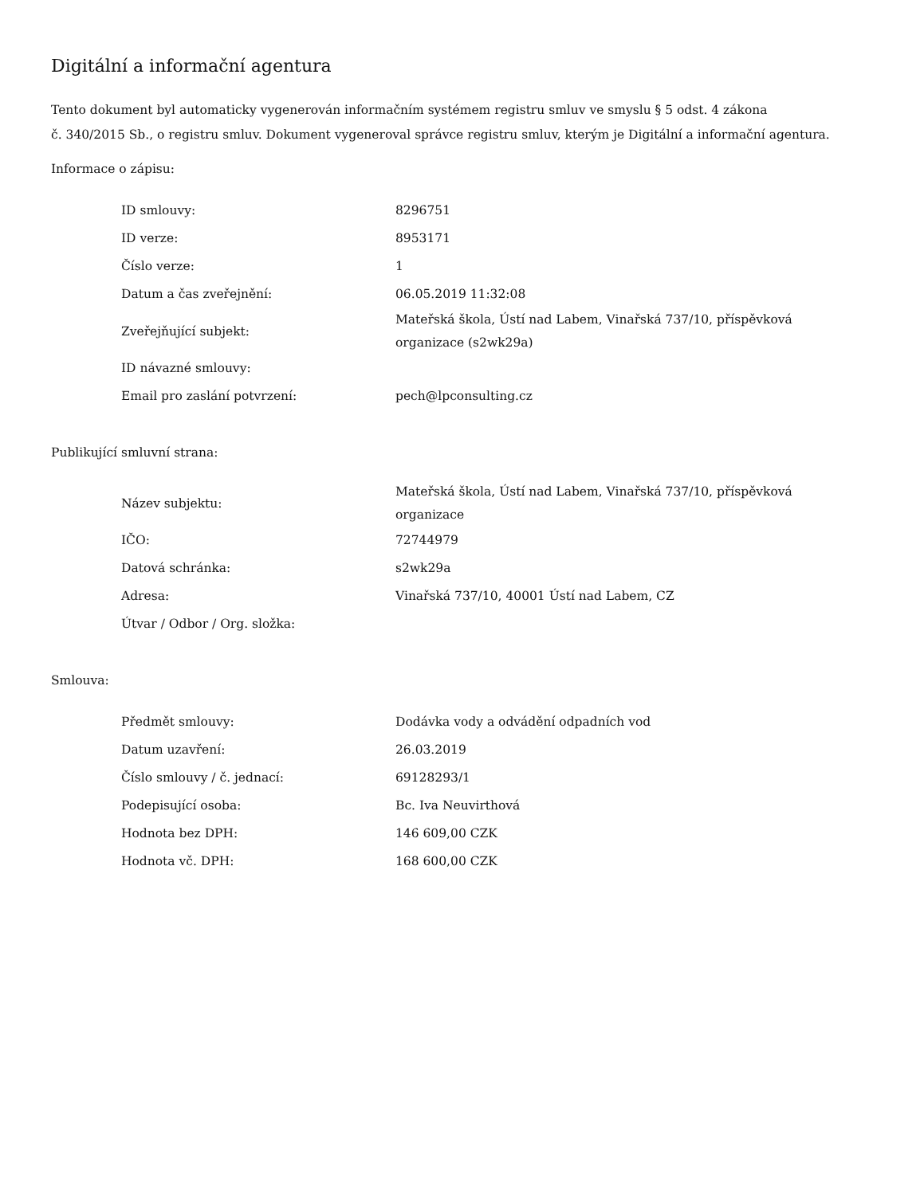Digitální a informační agentura
Tento dokument byl automaticky vygenerován informačním systémem registru smluv ve smyslu § 5 odst. 4 zákona
č. 340/2015 Sb., o registru smluv. Dokument vygeneroval správce registru smluv, kterým je Digitální a informační agentura.
Informace o zápisu:
| ID smlouvy: | 8296751 |
| ID verze: | 8953171 |
| Číslo verze: | 1 |
| Datum a čas zveřejnění: | 06.05.2019 11:32:08 |
| Zveřejňující subjekt: | Mateřská škola, Ústí nad Labem, Vinařská 737/10, příspěvková organizace (s2wk29a) |
| ID návazné smlouvy: | |
| Email pro zaslání potvrzení: | pech@lpconsulting.cz |
Publikující smluvní strana:
| Název subjektu: | Mateřská škola, Ústí nad Labem, Vinařská 737/10, příspěvková organizace |
| IČO: | 72744979 |
| Datová schránka: | s2wk29a |
| Adresa: | Vinařská 737/10, 40001 Ústí nad Labem, CZ |
| Útvar / Odbor / Org. složka: | |
Smlouva:
| Předmět smlouvy: | Dodávka vody a odvádění odpadních vod |
| Datum uzavření: | 26.03.2019 |
| Číslo smlouvy / č. jednací: | 69128293/1 |
| Podepisující osoba: | Bc. Iva Neuvirthová |
| Hodnota bez DPH: | 146 609,00 CZK |
| Hodnota vč. DPH: | 168 600,00 CZK |